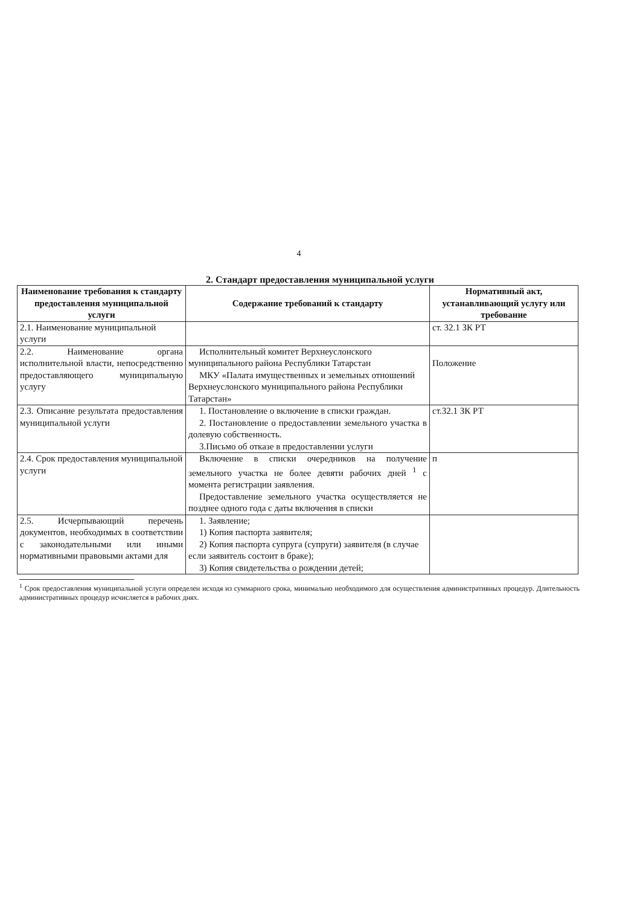4
2. Стандарт предоставления муниципальной услуги
| Наименование требования к стандарту предоставления муниципальной услуги | Содержание требований к стандарту | Нормативный акт, устанавливающий услугу или требование |
| --- | --- | --- |
| 2.1. Наименование муниципальной услуги | | ст. 32.1 ЗК РТ |
| 2.2. Наименование органа исполнительной власти, непосредственно предоставляющего муниципальную услугу | Исполнительный комитет Верхнеуслонского муниципального района Республики Татарстан МКУ «Палата имущественных и земельных отношений Верхнеуслонского муниципального района Республики Татарстан» | Положение |
| 2.3. Описание результата предоставления муниципальной услуги | 1. Постановление о включение в списки граждан. 2. Постановление о предоставлении земельного участка в долевую собственность. 3.Письмо об отказе в предоставлении услуги | ст.32.1 ЗК РТ |
| 2.4. Срок предоставления муниципальной услуги | Включение в списки очередников на получение земельного участка не более девяти рабочих дней <sup>1</sup> с момента регистрации заявления. Предоставление земельного участка осуществляется не позднее одного года с даты включения в списки | п |
| 2.5. Исчерпывающий перечень документов, необходимых в соответствии с законодательными или иными нормативными правовыми актами для | 1. Заявление; 1) Копия паспорта заявителя; 2) Копия паспорта супруга (супруги) заявителя (в случае если заявитель состоит в браке); 3) Копия свидетельства о рождении детей; | |
<sup>1</sup> Срок предоставления муниципальной услуги определен исходя из суммарного срока, минимально необходимого для осуществления административных процедур. Длительность административных процедур исчисляется в рабочих днях.